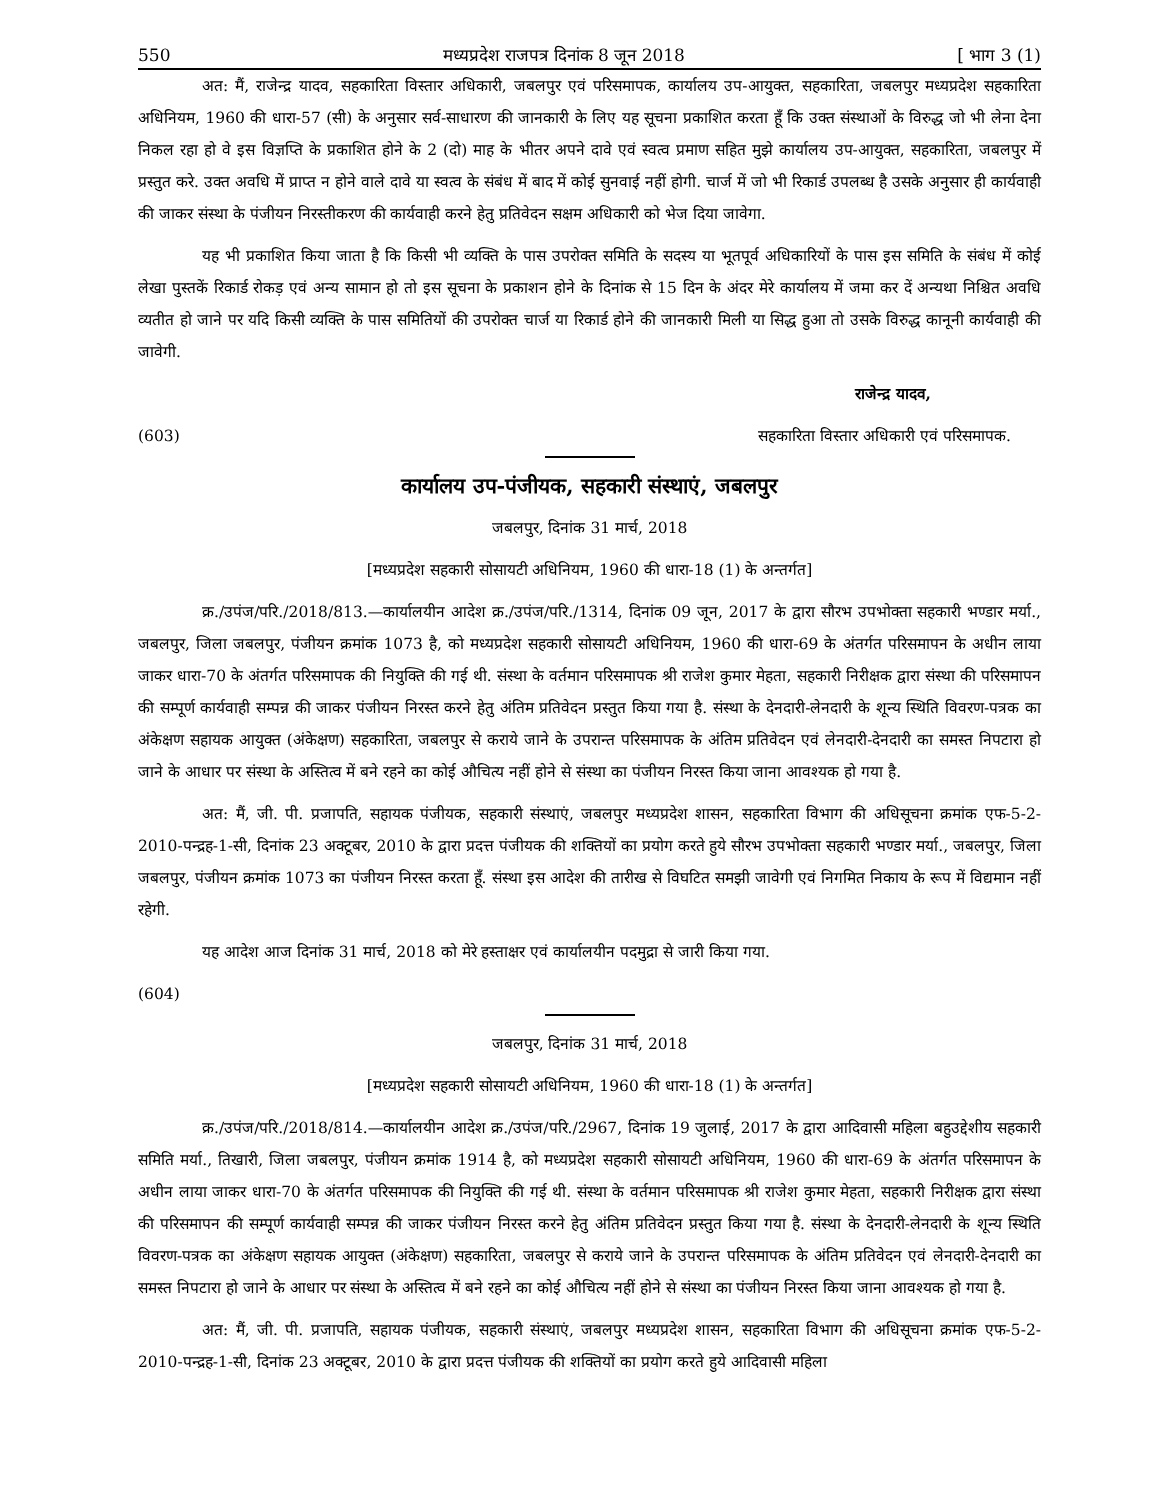550 मध्यप्रदेश राजपत्र दिनांक 8 जून 2018 [ भाग 3 (1)
अत: मैं, राजेन्द्र यादव, सहकारिता विस्तार अधिकारी, जबलपुर एवं परिसमापक, कार्यालय उप-आयुक्त, सहकारिता, जबलपुर मध्यप्रदेश सहकारिता अधिनियम, 1960 की धारा-57 (सी) के अनुसार सर्व-साधारण की जानकारी के लिए यह सूचना प्रकाशित करता हूँ कि उक्त संस्थाओं के विरुद्ध जो भी लेना देना निकल रहा हो वे इस विज्ञप्ति के प्रकाशित होने के 2 (दो) माह के भीतर अपने दावे एवं स्वत्व प्रमाण सहित मुझे कार्यालय उप-आयुक्त, सहकारिता, जबलपुर में प्रस्तुत करे. उक्त अवधि में प्राप्त न होने वाले दावे या स्वत्व के संबंध में बाद में कोई सुनवाई नहीं होगी. चार्ज में जो भी रिकार्ड उपलब्ध है उसके अनुसार ही कार्यवाही की जाकर संस्था के पंजीयन निरस्तीकरण की कार्यवाही करने हेतु प्रतिवेदन सक्षम अधिकारी को भेज दिया जावेगा.
यह भी प्रकाशित किया जाता है कि किसी भी व्यक्ति के पास उपरोक्त समिति के सदस्य या भूतपूर्व अधिकारियों के पास इस समिति के संबंध में कोई लेखा पुस्तकें रिकार्ड रोकड़ एवं अन्य सामान हो तो इस सूचना के प्रकाशन होने के दिनांक से 15 दिन के अंदर मेरे कार्यालय में जमा कर दें अन्यथा निश्चित अवधि व्यतीत हो जाने पर यदि किसी व्यक्ति के पास समितियों की उपरोक्त चार्ज या रिकार्ड होने की जानकारी मिली या सिद्ध हुआ तो उसके विरुद्ध कानूनी कार्यवाही की जावेगी.
राजेन्द्र यादव,
(603) सहकारिता विस्तार अधिकारी एवं परिसमापक.
कार्यालय उप-पंजीयक, सहकारी संस्थाएं, जबलपुर
जबलपुर, दिनांक 31 मार्च, 2018
[मध्यप्रदेश सहकारी सोसायटी अधिनियम, 1960 की धारा-18 (1) के अन्तर्गत]
क्र./उपंज/परि./2018/813.—कार्यालयीन आदेश क्र./उपंज/परि./1314, दिनांक 09 जून, 2017 के द्वारा सौरभ उपभोक्ता सहकारी भण्डार मर्या., जबलपुर, जिला जबलपुर, पंजीयन क्रमांक 1073 है, को मध्यप्रदेश सहकारी सोसायटी अधिनियम, 1960 की धारा-69 के अंतर्गत परिसमापन के अधीन लाया जाकर धारा-70 के अंतर्गत परिसमापक की नियुक्ति की गई थी. संस्था के वर्तमान परिसमापक श्री राजेश कुमार मेहता, सहकारी निरीक्षक द्वारा संस्था की परिसमापन की सम्पूर्ण कार्यवाही सम्पन्न की जाकर पंजीयन निरस्त करने हेतु अंतिम प्रतिवेदन प्रस्तुत किया गया है. संस्था के देनदारी-लेनदारी के शून्य स्थिति विवरण-पत्रक का अंकेक्षण सहायक आयुक्त (अंकेक्षण) सहकारिता, जबलपुर से कराये जाने के उपरान्त परिसमापक के अंतिम प्रतिवेदन एवं लेनदारी-देनदारी का समस्त निपटारा हो जाने के आधार पर संस्था के अस्तित्व में बने रहने का कोई औचित्य नहीं होने से संस्था का पंजीयन निरस्त किया जाना आवश्यक हो गया है.
अत: मैं, जी. पी. प्रजापति, सहायक पंजीयक, सहकारी संस्थाएं, जबलपुर मध्यप्रदेश शासन, सहकारिता विभाग की अधिसूचना क्रमांक एफ-5-2-2010-पन्द्रह-1-सी, दिनांक 23 अक्टूबर, 2010 के द्वारा प्रदत्त पंजीयक की शक्तियों का प्रयोग करते हुये सौरभ उपभोक्ता सहकारी भण्डार मर्या., जबलपुर, जिला जबलपुर, पंजीयन क्रमांक 1073 का पंजीयन निरस्त करता हूँ. संस्था इस आदेश की तारीख से विघटित समझी जावेगी एवं निगमित निकाय के रूप में विद्यमान नहीं रहेगी.
यह आदेश आज दिनांक 31 मार्च, 2018 को मेरे हस्ताक्षर एवं कार्यालयीन पदमुद्रा से जारी किया गया.
(604)
जबलपुर, दिनांक 31 मार्च, 2018
[मध्यप्रदेश सहकारी सोसायटी अधिनियम, 1960 की धारा-18 (1) के अन्तर्गत]
क्र./उपंज/परि./2018/814.—कार्यालयीन आदेश क्र./उपंज/परि./2967, दिनांक 19 जुलाई, 2017 के द्वारा आदिवासी महिला बहुउद्देशीय सहकारी समिति मर्या., तिखारी, जिला जबलपुर, पंजीयन क्रमांक 1914 है, को मध्यप्रदेश सहकारी सोसायटी अधिनियम, 1960 की धारा-69 के अंतर्गत परिसमापन के अधीन लाया जाकर धारा-70 के अंतर्गत परिसमापक की नियुक्ति की गई थी. संस्था के वर्तमान परिसमापक श्री राजेश कुमार मेहता, सहकारी निरीक्षक द्वारा संस्था की परिसमापन की सम्पूर्ण कार्यवाही सम्पन्न की जाकर पंजीयन निरस्त करने हेतु अंतिम प्रतिवेदन प्रस्तुत किया गया है. संस्था के देनदारी-लेनदारी के शून्य स्थिति विवरण-पत्रक का अंकेक्षण सहायक आयुक्त (अंकेक्षण) सहकारिता, जबलपुर से कराये जाने के उपरान्त परिसमापक के अंतिम प्रतिवेदन एवं लेनदारी-देनदारी का समस्त निपटारा हो जाने के आधार पर संस्था के अस्तित्व में बने रहने का कोई औचित्य नहीं होने से संस्था का पंजीयन निरस्त किया जाना आवश्यक हो गया है.
अत: मैं, जी. पी. प्रजापति, सहायक पंजीयक, सहकारी संस्थाएं, जबलपुर मध्यप्रदेश शासन, सहकारिता विभाग की अधिसूचना क्रमांक एफ-5-2-2010-पन्द्रह-1-सी, दिनांक 23 अक्टूबर, 2010 के द्वारा प्रदत्त पंजीयक की शक्तियों का प्रयोग करते हुये आदिवासी महिला